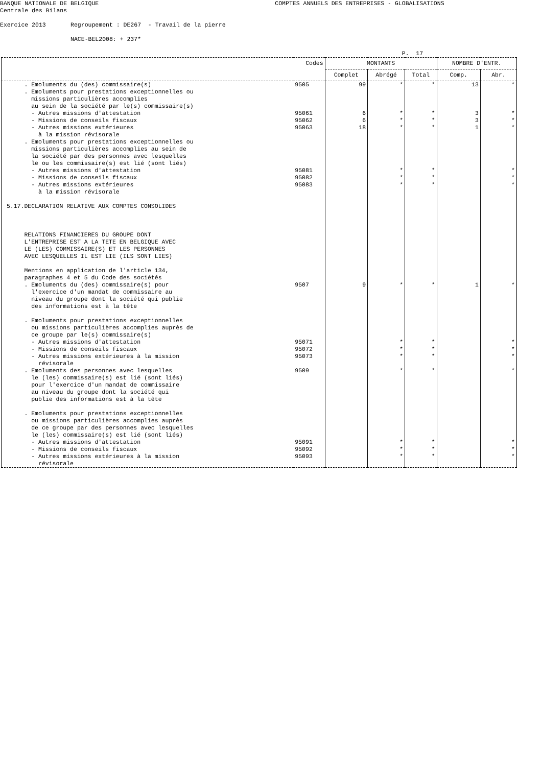BANQUE NATIONALE DE BELGIQUE COMPTES ANNUELS DES ENTREPRISES - GLOBALISATIONS Centrale des Bilans Exercice 2013 Regroupement : DE267 - Travail de la pierre NACE-BEL2008: + 237* P. 17
| | Codes | MONTANTS | | | NOMBRE D'ENTR. | |
| --- | --- | --- | --- | --- | --- | --- |
| | | Complet | Abrégé | Total | Comp. | Abr. |
| . Emoluments du (des) commissaire(s) | 9505 | 99 | * | * | 13 | * |
| . Emoluments pour prestations exceptionnelles ou missions particulières accomplies au sein de la société par le(s) commissaire(s) | | | | | | |
| - Autres missions d'attestation | 95061 | 6 | * | * | 3 | * |
| - Missions de conseils fiscaux | 95062 | 6 | * | * | 3 | * |
| - Autres missions extérieures à la mission révisorale | 95063 | 18 | * | * | 1 | * |
| . Emoluments pour prestations exceptionnelles ou missions particulières accomplies au sein de la société par des personnes avec lesquelles le ou les commissaire(s) est lié (sont liés) | | | | | | |
| - Autres missions d'attestation | 95081 | | * | * | | * |
| - Missions de conseils fiscaux | 95082 | | * | * | | * |
| - Autres missions extérieures à la mission révisorale 5.17.DECLARATION RELATIVE AUX COMPTES CONSOLIDES RELATIONS FINANCIERES DU GROUPE DONT L'ENTREPRISE EST A LA TETE EN BELGIQUE AVEC LE (LES) COMMISSAIRE(S) ET LES PERSONNES AVEC LESQUELLES IL EST LIE (ILS SONT LIES) Mentions en application de l'article 134, paragraphes 4 et 5 du Code des sociétés | 95083 | | * | * | | * |
| . Emoluments du (des) commissaire(s) pour l'exercice d'un mandat de commissaire au niveau du groupe dont la société qui publie des informations est à la tête . Emoluments pour prestations exceptionnelles ou missions particulières accomplies auprès de ce groupe par le(s) commissaire(s) | 9507 | 9 | * | * | 1 | * |
| - Autres missions d'attestation | 95071 | | * | * | | * |
| - Missions de conseils fiscaux | 95072 | | * | * | | * |
| - Autres missions extérieures à la mission révisorale | 95073 | | * | * | | * |
| . Emoluments des personnes avec lesquelles le (les) commissaire(s) est lié (sont liés) pour l'exercice d'un mandat de commissaire au niveau du groupe dont la société qui publie des informations est à la tête . Emoluments pour prestations exceptionnelles ou missions particulières accomplies auprès de ce groupe par des personnes avec lesquelles le (les) commissaire(s) est lié (sont liés) | 9509 | | * | * | | * |
| - Autres missions d'attestation | 95091 | | * | * | | * |
| - Missions de conseils fiscaux | 95092 | | * | * | | * |
| - Autres missions extérieures à la mission révisorale | 95093 | | * | * | | * |